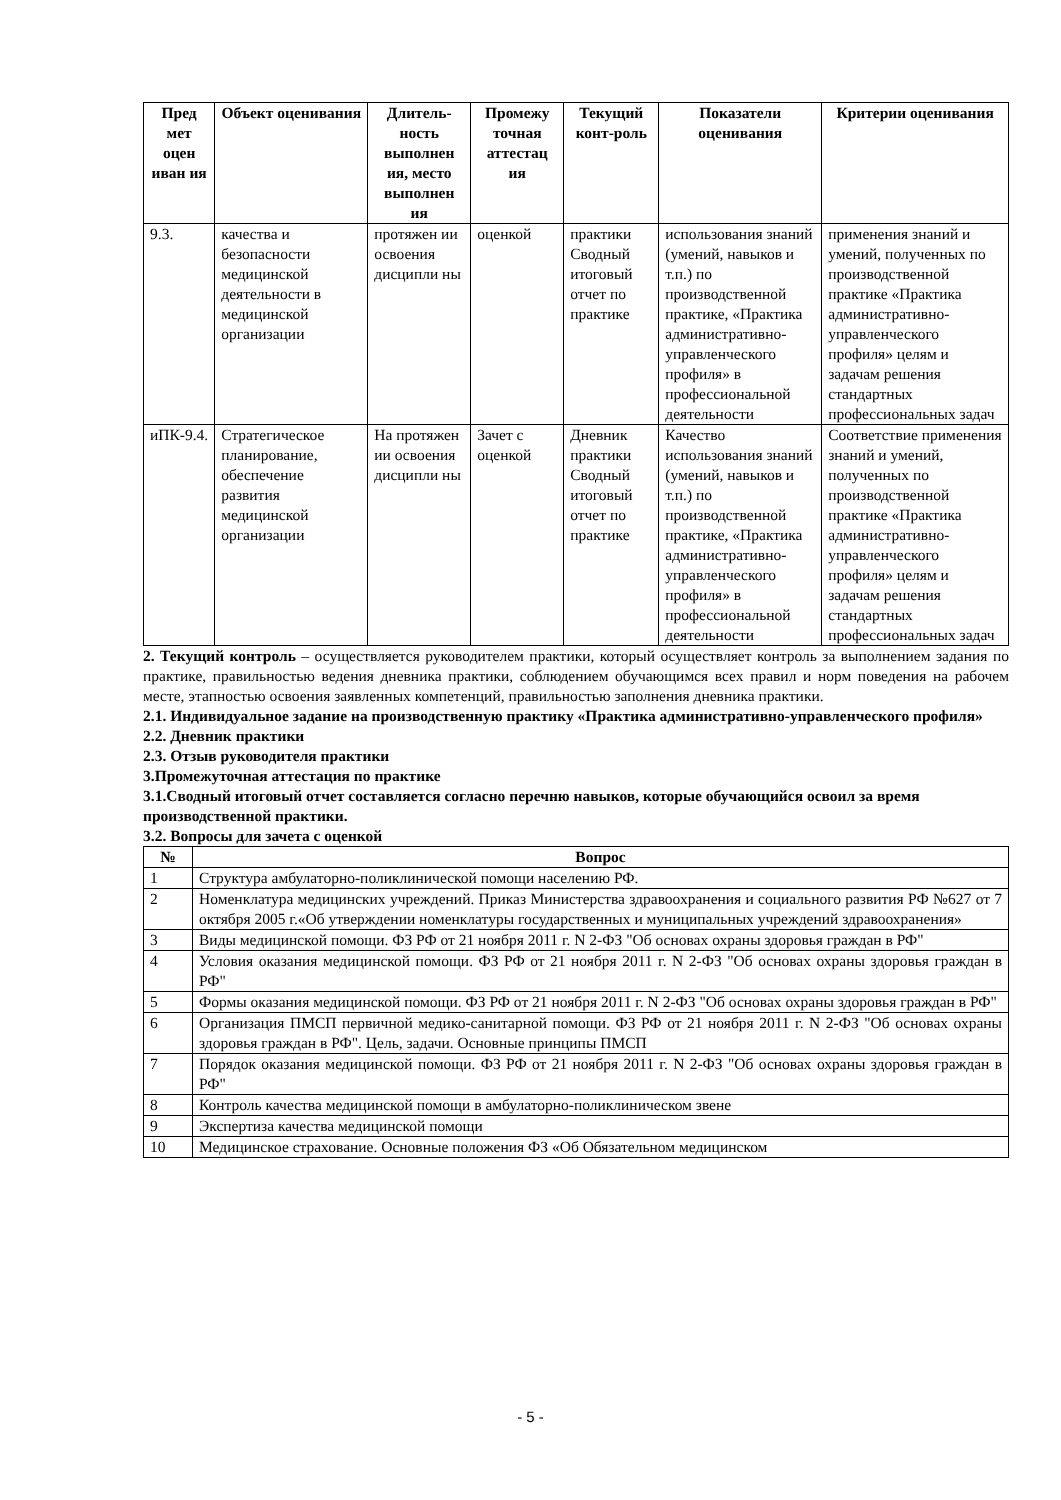| Пред мет оцен иван ия | Объект оценивания | Длитель-ность выполнен ия, место выполнен ия | Промежу точная аттестац ия | Текущий конт-роль | Показатели оценивания | Критерии оценивания |
| --- | --- | --- | --- | --- | --- | --- |
| 9.3. | качества и безопасности медицинской деятельности в медицинской организации | протяжен ии освоения дисципли ны | оценкой | практики Сводный итоговый отчет по практике | использования знаний (умений, навыков и т.п.) по производственной практике, «Практика административно-управленческого профиля» в профессиональной деятельности | применения знаний и умений, полученных по производственной практике «Практика административно-управленческого профиля» целям и задачам решения стандартных профессиональных задач |
| иПК-9.4. | Стратегическое планирование, обеспечение развития медицинской организации | На протяжен ии освоения дисципли ны | Зачет с оценкой | Дневник практики Сводный итоговый отчет по практике | Качество использования знаний (умений, навыков и т.п.) по производственной практике, «Практика административно-управленческого профиля» в профессиональной деятельности | Соответствие применения знаний и умений, полученных по производственной практике «Практика административно-управленческого профиля» целям и задачам решения стандартных профессиональных задач |
2. Текущий контроль – осуществляется руководителем практики, который осуществляет контроль за выполнением задания по практике, правильностью ведения дневника практики, соблюдением обучающимся всех правил и норм поведения на рабочем месте, этапностью освоения заявленных компетенций, правильностью заполнения дневника практики.
2.1. Индивидуальное задание на производственную практику «Практика административно-управленческого профиля»
2.2. Дневник практики
2.3. Отзыв руководителя практики
3.Промежуточная аттестация по практике
3.1.Сводный итоговый отчет составляется согласно перечню навыков, которые обучающийся освоил за время производственной практики.
3.2. Вопросы для зачета с оценкой
| № | Вопрос |
| --- | --- |
| 1 | Структура амбулаторно-поликлинической помощи населению РФ. |
| 2 | Номенклатура медицинских учреждений. Приказ Министерства здравоохранения и социального развития РФ №627 от 7 октября 2005 г.«Об утверждении номенклатуры государственных и муниципальных учреждений здравоохранения» |
| 3 | Виды медицинской помощи. ФЗ РФ от 21 ноября 2011 г. N 2-ФЗ "Об основах охраны здоровья граждан в РФ" |
| 4 | Условия оказания медицинской помощи. ФЗ РФ от 21 ноября 2011 г. N 2-ФЗ "Об основах охраны здоровья граждан в РФ" |
| 5 | Формы оказания медицинской помощи. ФЗ РФ от 21 ноября 2011 г. N 2-ФЗ "Об основах охраны здоровья граждан в РФ" |
| 6 | Организация ПМСП первичной медико-санитарной помощи. ФЗ РФ от 21 ноября 2011 г. N 2-ФЗ "Об основах охраны здоровья граждан в РФ". Цель, задачи. Основные принципы ПМСП |
| 7 | Порядок оказания медицинской помощи. ФЗ РФ от 21 ноября 2011 г. N 2-ФЗ "Об основах охраны здоровья граждан в РФ" |
| 8 | Контроль качества медицинской помощи в амбулаторно-поликлиническом звене |
| 9 | Экспертиза качества медицинской помощи |
| 10 | Медицинское страхование. Основные положения ФЗ «Об Обязательном медицинском |
- 5 -